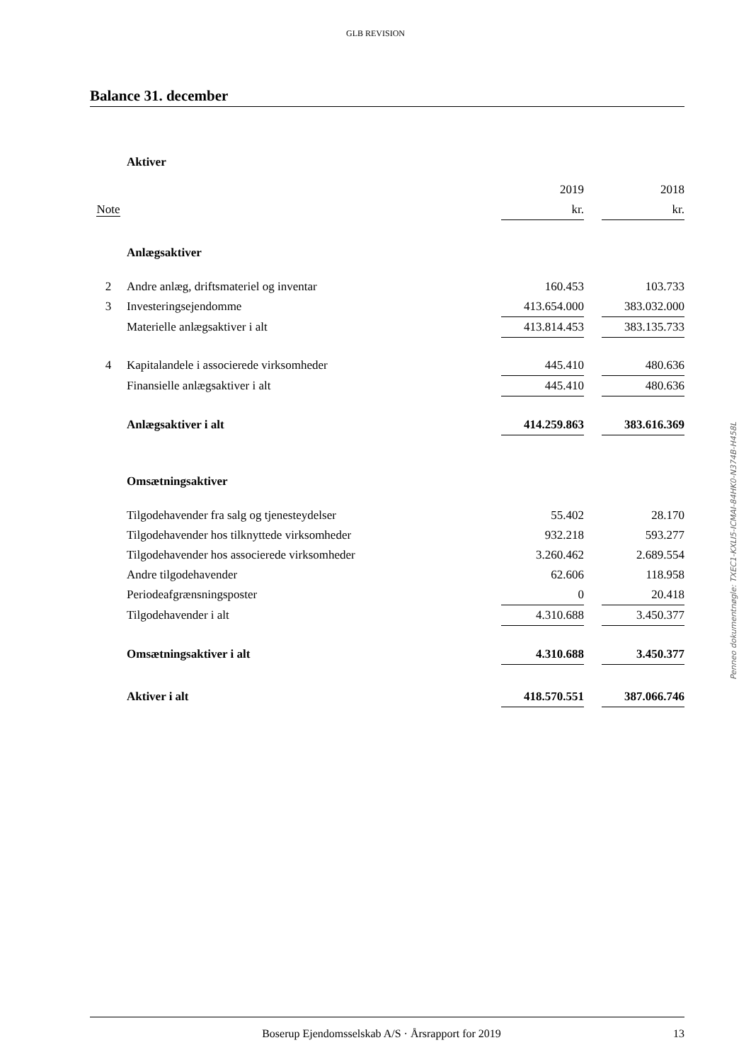GLB REVISION
Balance 31. december
| | Aktiver | | | |
| | | 2019 | | 2018 |
| Note | | kr. | | kr. |
| | Anlægsaktiver | | | |
| 2 | Andre anlæg, driftsmateriel og inventar | 160.453 | | 103.733 |
| 3 | Investeringsejendomme | 413.654.000 | | 383.032.000 |
| | Materielle anlægsaktiver i alt | 413.814.453 | | 383.135.733 |
| 4 | Kapitalandele i associerede virksomheder | 445.410 | | 480.636 |
| | Finansielle anlægsaktiver i alt | 445.410 | | 480.636 |
| | Anlægsaktiver i alt | 414.259.863 | | 383.616.369 |
| | Omsætningsaktiver | | | |
| | Tilgodehavender fra salg og tjenesteydelser | 55.402 | | 28.170 |
| | Tilgodehavender hos tilknyttede virksomheder | 932.218 | | 593.277 |
| | Tilgodehavender hos associerede virksomheder | 3.260.462 | | 2.689.554 |
| | Andre tilgodehavender | 62.606 | | 118.958 |
| | Periodeafgrænsningsposter | 0 | | 20.418 |
| | Tilgodehavender i alt | 4.310.688 | | 3.450.377 |
| | Omsætningsaktiver i alt | 4.310.688 | | 3.450.377 |
| | Aktiver i alt | 418.570.551 | | 387.066.746 |
Penneo dokumentnøgle: TXEC1-KXLI5-ICMAI-84HK0-N374B-H458L
Boserup Ejendomsselskab A/S · Årsrapport for 2019 13